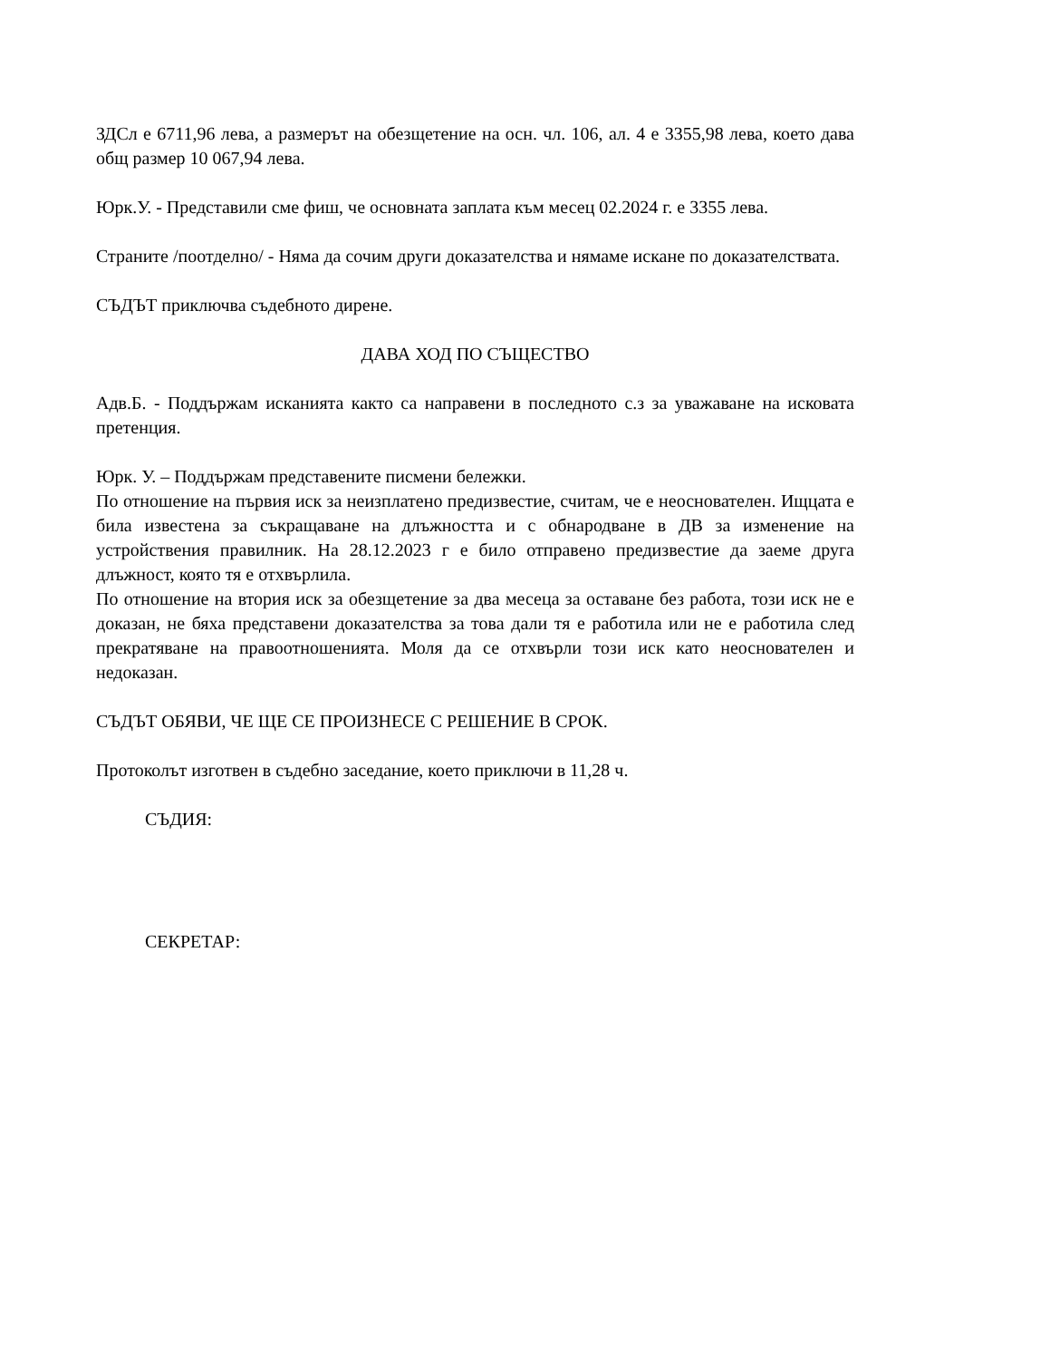ЗДСл е 6711,96 лева, а размерът на обезщетение на осн. чл. 106, ал. 4 е 3355,98 лева, което дава общ размер 10 067,94 лева.
Юрк.У. - Представили сме фиш, че основната заплата към месец 02.2024 г. е 3355 лева.
Страните /поотделно/ - Няма да сочим други доказателства и нямаме искане по доказателствата.
СЪДЪТ приключва съдебното дирене.
ДАВА ХОД ПО СЪЩЕСТВО
Адв.Б. - Поддържам исканията както са направени в последното с.з за уважаване на исковата претенция.
Юрк. У. – Поддържам представените писмени бележки.
По отношение на първия иск за неизплатено предизвестие, считам, че е неоснователен. Ищцата е била известена за съкращаване на длъжността и с обнародване в ДВ за изменение на устройствения правилник. На 28.12.2023 г е било отправено предизвестие да заеме друга длъжност, която тя е отхвърлила.
По отношение на втория иск за обезщетение за два месеца за оставане без работа, този иск не е доказан, не бяха представени доказателства за това дали тя е работила или не е работила след прекратяване на правоотношенията. Моля да се отхвърли този иск като неоснователен и недоказан.
СЪДЪТ ОБЯВИ, ЧЕ ЩЕ СЕ ПРОИЗНЕСЕ С РЕШЕНИЕ В СРОК.
Протоколът изготвен в съдебно заседание, което приключи в 11,28 ч.
СЪДИЯ:
СЕКРЕТАР: